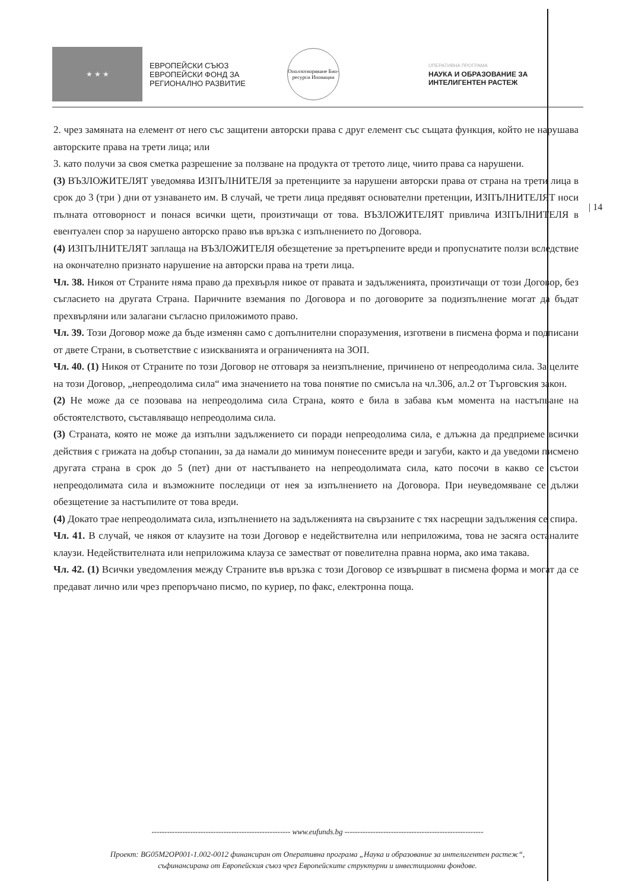★ ★ ★
ЕВРОПЕЙСКИ СЪЮЗ
ЕВРОПЕЙСКИ ФОНД ЗА
РЕГИОНАЛНО РАЗВИТИЕ
Оползотворяване Био-ресурси Иновации
ОПЕРАТИВНА ПРОГРАМА
НАУКА И ОБРАЗОВАНИЕ ЗА
ИНТЕЛИГЕНТЕН РАСТЕЖ
2. чрез замяната на елемент от него със защитени авторски права с друг елемент със същата функция, който не нарушава авторските права на трети лица; или
3. като получи за своя сметка разрешение за ползване на продукта от третото лице, чиито права са нарушени.
(3) ВЪЗЛОЖИТЕЛЯТ уведомява ИЗПЪЛНИТЕЛЯ за претенциите за нарушени авторски права от страна на трети лица в срок до 3 (три ) дни от узнаването им. В случай, че трети лица предявят основателни претенции, ИЗПЪЛНИТЕЛЯТ носи пълната отговорност и понася всички щети, произтичащи от това. ВЪЗЛОЖИТЕЛЯТ привлича ИЗПЪЛНИТЕЛЯ в евентуален спор за нарушено авторско право във връзка с изпълнението по Договора.
(4) ИЗПЪЛНИТЕЛЯТ заплаща на ВЪЗЛОЖИТЕЛЯ обезщетение за претърпените вреди и пропуснатите ползи вследствие на окончателно признато нарушение на авторски права на трети лица.
Чл. 38. Никоя от Страните няма право да прехвърля никое от правата и задълженията, произтичащи от този Договор, без съгласието на другата Страна. Паричните вземания по Договора и по договорите за подизпълнение могат да бъдат прехвърляни или залагани съгласно приложимото право.
Чл. 39. Този Договор може да бъде изменян само с допълнителни споразумения, изготвени в писмена форма и подписани от двете Страни, в съответствие с изискванията и ограниченията на ЗОП.
Чл. 40. (1) Никоя от Страните по този Договор не отговаря за неизпълнение, причинено от непреодолима сила. За целите на този Договор, „непреодолима сила“ има значението на това понятие по смисъла на чл.306, ал.2 от Търговския закон.
(2) Не може да се позовава на непреодолима сила Страна, която е била в забава към момента на настъпване на обстоятелството, съставляващо непреодолима сила.
(3) Страната, която не може да изпълни задължението си поради непреодолима сила, е длъжна да предприеме всички действия с грижата на добър стопанин, за да намали до минимум понесените вреди и загуби, както и да уведоми писмено другата страна в срок до 5 (пет) дни от настъпването на непреодолимата сила, като посочи в какво се състои непреодолимата сила и възможните последици от нея за изпълнението на Договора. При неуведомяване се дължи обезщетение за настъпилите от това вреди.
(4) Докато трае непреодолимата сила, изпълнението на задълженията на свързаните с тях насрещни задължения се спира.
Чл. 41. В случай, че някоя от клаузите на този Договор е недействителна или неприложима, това не засяга останалите клаузи. Недействителната или неприложима клауза се заместват от повелителна правна норма, ако има такава.
Чл. 42. (1) Всички уведомления между Страните във връзка с този Договор се извършват в писмена форма и могат да се предават лично или чрез препоръчано писмо, по куриер, по факс, електронна поща.
| 14
------------------------------------------------------ www.eufunds.bg ------------------------------------------------------
Проект: BG05M2OP001-1.002-0012 финансиран от Оперативна програма „Наука и образование за интелигентен растеж“,
съфинансирана от Европейския съюз чрез Европейските структурни и инвестиционни фондове.